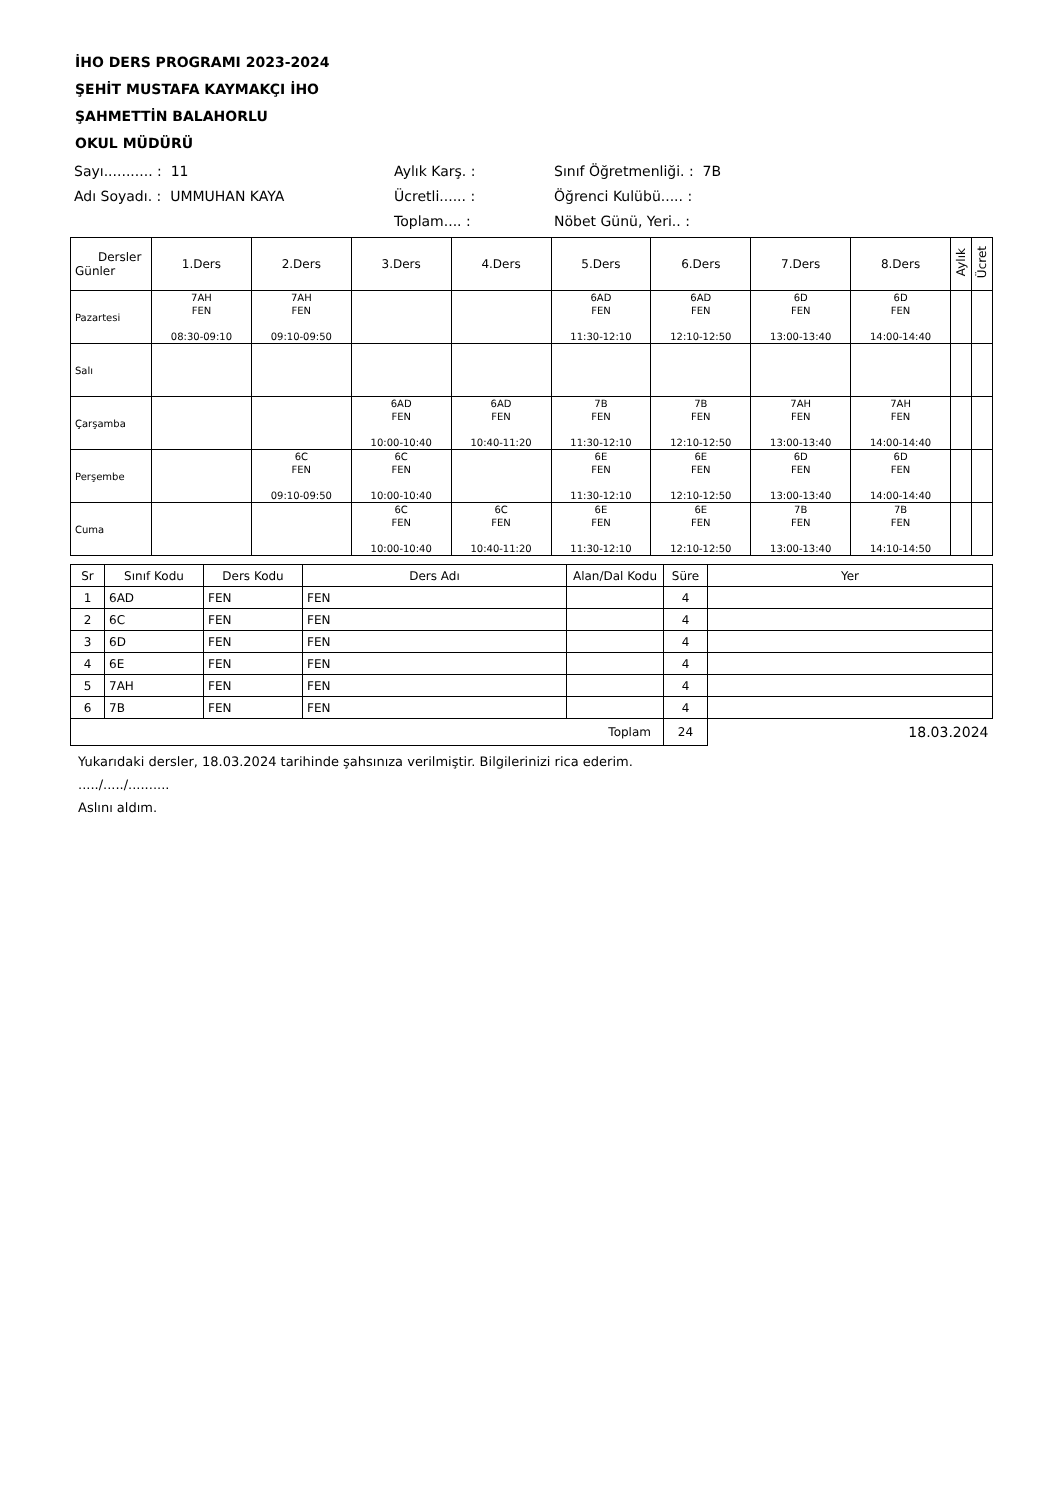İHO DERS PROGRAMI 2023-2024
ŞEHİT MUSTAFA KAYMAKÇI İHO
ŞAHMETTİN BALAHORLU
OKUL MÜDÜRÜ
Sayı........... : 11
Aylık Karş. :
Sınıf Öğretmenliği. : 7B
Adı Soyadı. : UMMUHAN KAYA
Ücretli...... :
Öğrenci Kulübü..... :
Toplam.... :
Nöbet Günü, Yeri.. :
| Dersler Günler | 1.Ders | 2.Ders | 3.Ders | 4.Ders | 5.Ders | 6.Ders | 7.Ders | 8.Ders | Aylık | Ücret |
| --- | --- | --- | --- | --- | --- | --- | --- | --- | --- | --- |
| Pazartesi | 7AH FEN 08:30-09:10 | 7AH FEN 09:10-09:50 | | | 6AD FEN 11:30-12:10 | 6AD FEN 12:10-12:50 | 6D FEN 13:00-13:40 | 6D FEN 14:00-14:40 | | |
| Salı | | | | | | | | | | |
| Çarşamba | | | 6AD FEN 10:00-10:40 | 6AD FEN 10:40-11:20 | 7B FEN 11:30-12:10 | 7B FEN 12:10-12:50 | 7AH FEN 13:00-13:40 | 7AH FEN 14:00-14:40 | | |
| Perşembe | | 6C FEN 09:10-09:50 | 6C FEN 10:00-10:40 | | 6E FEN 11:30-12:10 | 6E FEN 12:10-12:50 | 6D FEN 13:00-13:40 | 6D FEN 14:00-14:40 | | |
| Cuma | | | 6C FEN 10:00-10:40 | 6C FEN 10:40-11:20 | 6E FEN 11:30-12:10 | 6E FEN 12:10-12:50 | 7B FEN 13:00-13:40 | 7B FEN 14:10-14:50 | | |
| Sr | Sınıf Kodu | Ders Kodu | Ders Adı | Alan/Dal Kodu | Süre | Yer |
| --- | --- | --- | --- | --- | --- | --- |
| 1 | 6AD | FEN | FEN | | 4 | |
| 2 | 6C | FEN | FEN | | 4 | |
| 3 | 6D | FEN | FEN | | 4 | |
| 4 | 6E | FEN | FEN | | 4 | |
| 5 | 7AH | FEN | FEN | | 4 | |
| 6 | 7B | FEN | FEN | | 4 | |
| Toplam | | | | | 24 | 18.03.2024 |
Yukarıdaki dersler, 18.03.2024 tarihinde şahsınıza verilmiştir. Bilgilerinizi rica ederim.
...../...../..........
Aslını aldım.